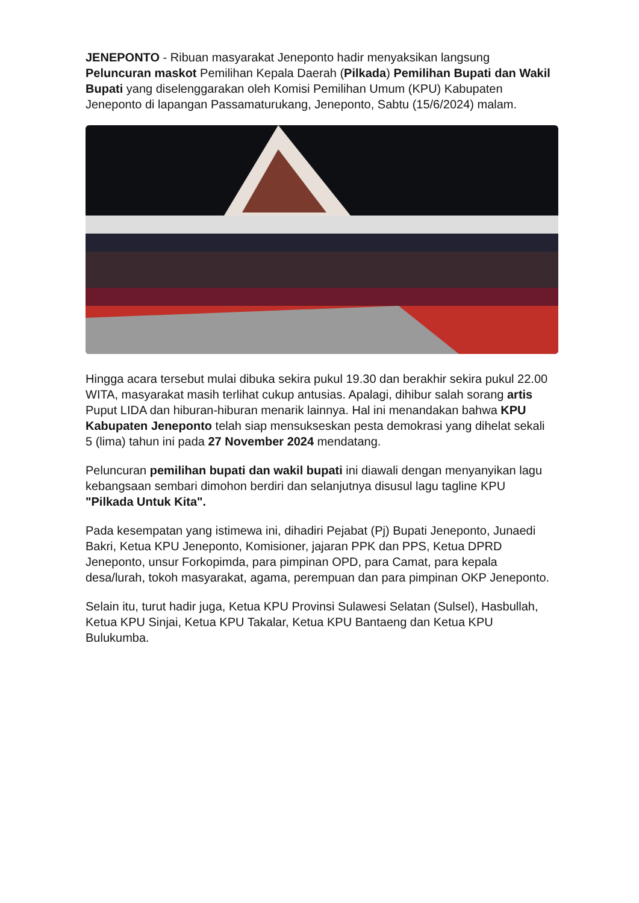JENEPONTO - Ribuan masyarakat Jeneponto hadir menyaksikan langsung Peluncuran maskot Pemilihan Kepala Daerah (Pilkada) Pemilihan Bupati dan Wakil Bupati yang diselenggarakan oleh Komisi Pemilihan Umum (KPU) Kabupaten Jeneponto di lapangan Passamaturukang, Jeneponto, Sabtu (15/6/2024) malam.
Hingga acara tersebut mulai dibuka sekira pukul 19.30 dan berakhir sekira pukul 22.00 WITA, masyarakat masih terlihat cukup antusias. Apalagi, dihibur salah sorang artis Puput LIDA dan hiburan-hiburan menarik lainnya. Hal ini menandakan bahwa KPU Kabupaten Jeneponto telah siap mensukseskan pesta demokrasi yang dihelat sekali 5 (lima) tahun ini pada 27 November 2024 mendatang.
Peluncuran pemilihan bupati dan wakil bupati ini diawali dengan menyanyikan lagu kebangsaan sembari dimohon berdiri dan selanjutnya disusul lagu tagline KPU "Pilkada Untuk Kita".
Pada kesempatan yang istimewa ini, dihadiri Pejabat (Pj) Bupati Jeneponto, Junaedi Bakri, Ketua KPU Jeneponto, Komisioner, jajaran PPK dan PPS, Ketua DPRD Jeneponto, unsur Forkopimda, para pimpinan OPD, para Camat, para kepala desa/lurah, tokoh masyarakat, agama, perempuan dan para pimpinan OKP Jeneponto.
Selain itu, turut hadir juga, Ketua KPU Provinsi Sulawesi Selatan (Sulsel), Hasbullah, Ketua KPU Sinjai, Ketua KPU Takalar, Ketua KPU Bantaeng dan Ketua KPU Bulukumba.